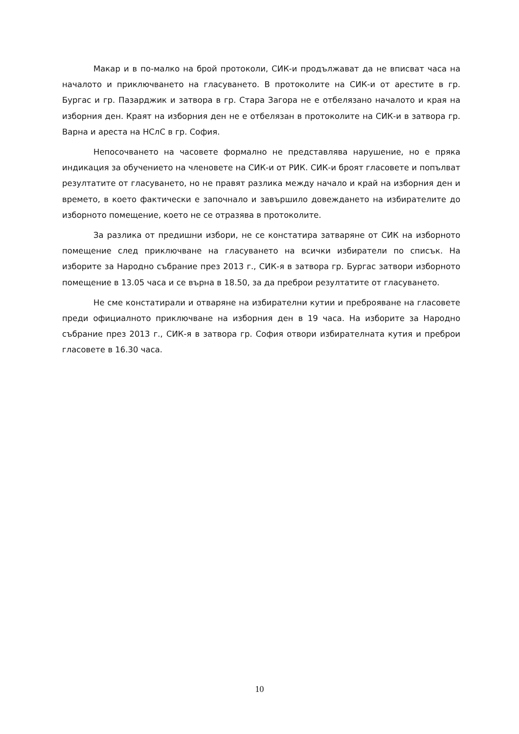Макар и в по-малко на брой протоколи, СИК-и продължават да не вписват часа на началото и приключването на гласуването. В протоколите на СИК-и от арестите в гр. Бургас и гр. Пазарджик и затвора в гр. Стара Загора не е отбелязано началото и края на изборния ден. Краят на изборния ден не е отбелязан в протоколите на СИК-и в затвора гр. Варна и ареста на НСлС в гр. София.
Непосочването на часовете формално не представлява нарушение, но е пряка индикация за обучението на членовете на СИК-и от РИК. СИК-и броят гласовете и попълват резултатите от гласуването, но не правят разлика между начало и край на изборния ден и времето, в което фактически е започнало и завършило довеждането на избирателите до изборното помещение, което не се отразява в протоколите.
За разлика от предишни избори, не се констатира затваряне от СИК на изборното помещение след приключване на гласуването на всички избиратели по списък. На изборите за Народно събрание през 2013 г., СИК-я в затвора гр. Бургас затвори изборното помещение в 13.05 часа и се върна в 18.50, за да преброи резултатите от гласуването.
Не сме констатирали и отваряне на избирателни кутии и преброяване на гласовете преди официалното приключване на изборния ден в 19 часа. На изборите за Народно събрание през 2013 г., СИК-я в затвора гр. София отвори избирателната кутия и преброи гласовете в 16.30 часа.
10